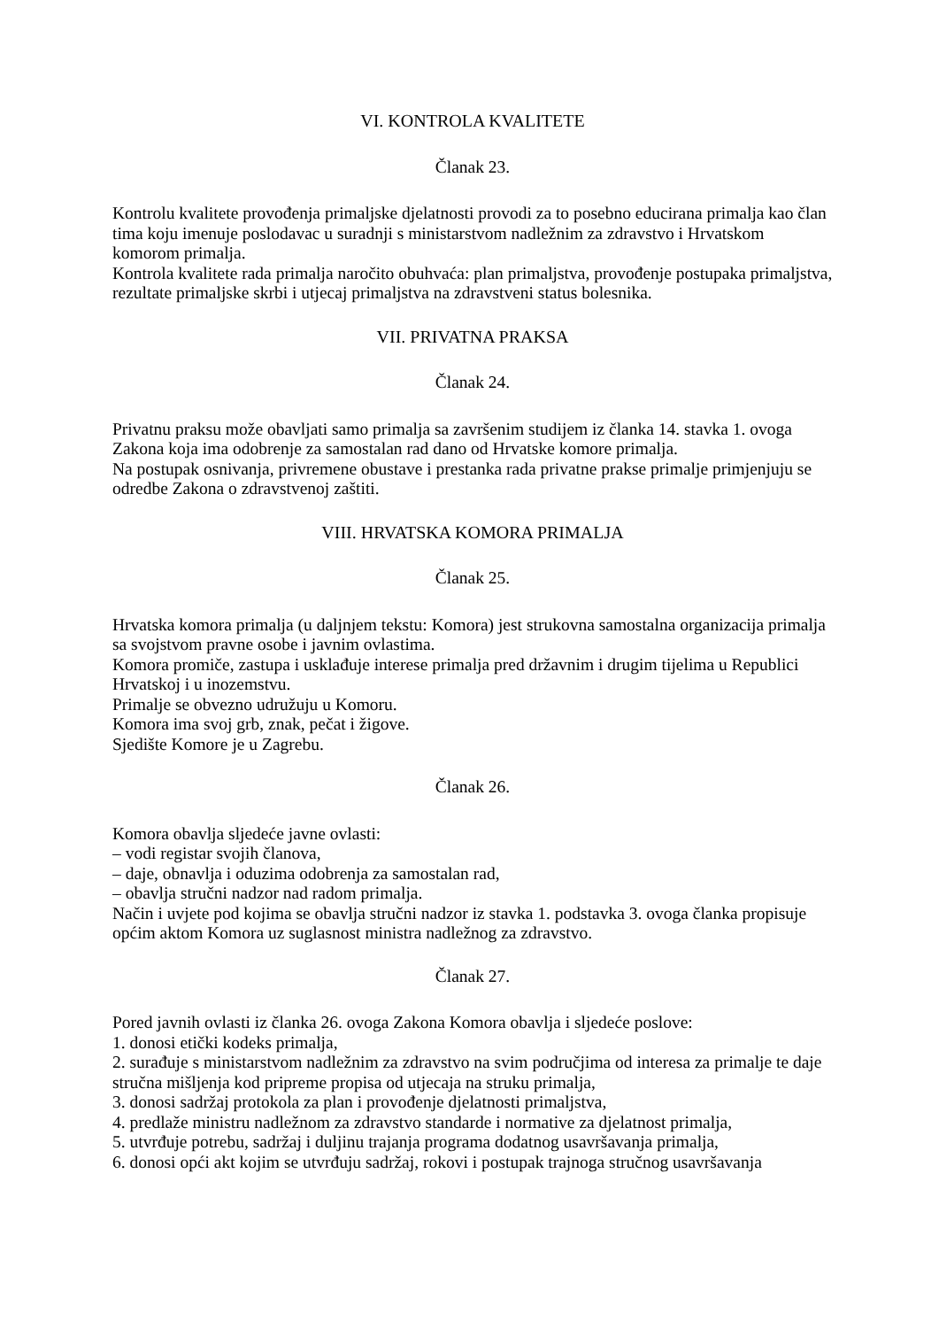VI. KONTROLA KVALITETE
Članak 23.
Kontrolu kvalitete provođenja primaljske djelatnosti provodi za to posebno educirana primalja kao član tima koju imenuje poslodavac u suradnji s ministarstvom nadležnim za zdravstvo i Hrvatskom komorom primalja.
Kontrola kvalitete rada primalja naročito obuhvaća: plan primaljstva, provođenje postupaka primaljstva, rezultate primaljske skrbi i utjecaj primaljstva na zdravstveni status bolesnika.
VII. PRIVATNA PRAKSA
Članak 24.
Privatnu praksu može obavljati samo primalja sa završenim studijem iz članka 14. stavka 1. ovoga Zakona koja ima odobrenje za samostalan rad dano od Hrvatske komore primalja.
Na postupak osnivanja, privremene obustave i prestanka rada privatne prakse primalje primjenjuju se odredbe Zakona o zdravstvenoj zaštiti.
VIII. HRVATSKA KOMORA PRIMALJA
Članak 25.
Hrvatska komora primalja (u daljnjem tekstu: Komora) jest strukovna samostalna organizacija primalja sa svojstvom pravne osobe i javnim ovlastima.
Komora promiče, zastupa i usklađuje interese primalja pred državnim i drugim tijelima u Republici Hrvatskoj i u inozemstvu.
Primalje se obvezno udružuju u Komoru.
Komora ima svoj grb, znak, pečat i žigove.
Sjedište Komore je u Zagrebu.
Članak 26.
Komora obavlja sljedeće javne ovlasti:
– vodi registar svojih članova,
– daje, obnavlja i oduzima odobrenja za samostalan rad,
– obavlja stručni nadzor nad radom primalja.
Način i uvjete pod kojima se obavlja stručni nadzor iz stavka 1. podstavka 3. ovoga članka propisuje općim aktom Komora uz suglasnost ministra nadležnog za zdravstvo.
Članak 27.
Pored javnih ovlasti iz članka 26. ovoga Zakona Komora obavlja i sljedeće poslove:
1. donosi etički kodeks primalja,
2. surađuje s ministarstvom nadležnim za zdravstvo na svim područjima od interesa za primalje te daje stručna mišljenja kod pripreme propisa od utjecaja na struku primalja,
3. donosi sadržaj protokola za plan i provođenje djelatnosti primaljstva,
4. predlaže ministru nadležnom za zdravstvo standarde i normative za djelatnost primalja,
5. utvrđuje potrebu, sadržaj i duljinu trajanja programa dodatnog usavršavanja primalja,
6. donosi opći akt kojim se utvrđuju sadržaj, rokovi i postupak trajnoga stručnog usavršavanja